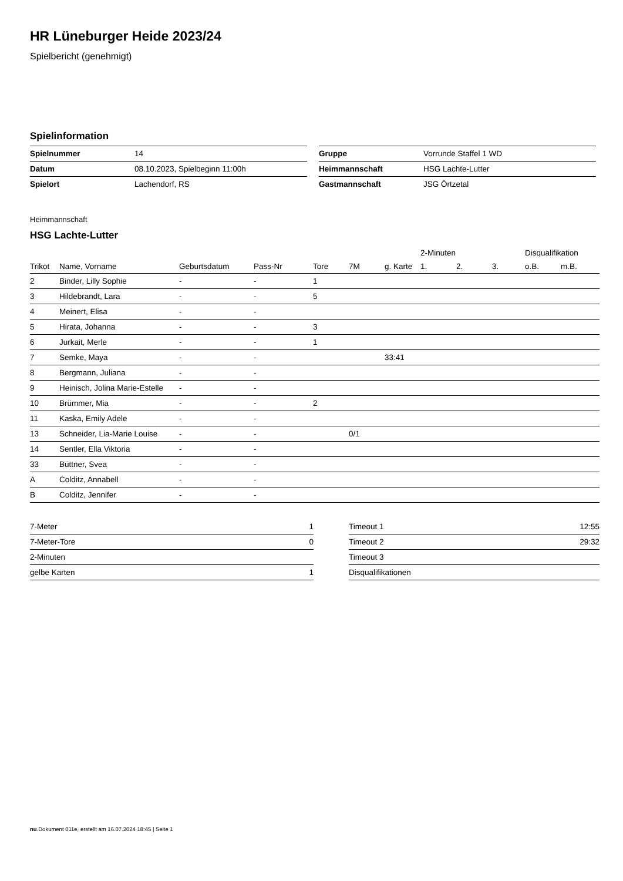HR Lüneburger Heide 2023/24
Spielbericht (genehmigt)
Spielinformation
| Spielnummer | 14 |
| Datum | 08.10.2023, Spielbeginn 11:00h |
| Spielort | Lachendorf, RS |
| Gruppe | Vorrunde Staffel 1 WD |
| Heimmannschaft | HSG Lachte-Lutter |
| Gastmannschaft | JSG Örtzetal |
Heimmannschaft
HSG Lachte-Lutter
| | | | | | | | | 2-Minuten | | | Disqualifikation | |
| --- | --- | --- | --- | --- | --- | --- | --- | --- | --- | --- | --- | --- |
| Trikot | Name, Vorname | Geburtsdatum | Pass-Nr | Tore | 7M | g. Karte | | 1. | 2. | 3. | o.B. | m.B. |
| 2 | Binder, Lilly Sophie | - | - | 1 | | | | | | | | |
| 3 | Hildebrandt, Lara | - | - | 5 | | | | | | | | |
| 4 | Meinert, Elisa | - | - | | | | | | | | | |
| 5 | Hirata, Johanna | - | - | 3 | | | | | | | | |
| 6 | Jurkait, Merle | - | - | 1 | | | | | | | | |
| 7 | Semke, Maya | - | - | | | 33:41 | | | | | | |
| 8 | Bergmann, Juliana | - | - | | | | | | | | | |
| 9 | Heinisch, Jolina Marie-Estelle | - | - | | | | | | | | | |
| 10 | Brümmer, Mia | - | - | 2 | | | | | | | | |
| 11 | Kaska, Emily Adele | - | - | | | | | | | | | |
| 13 | Schneider, Lia-Marie Louise | - | - | | 0/1 | | | | | | | |
| 14 | Sentler, Ella Viktoria | - | - | | | | | | | | | |
| 33 | Büttner, Svea | - | - | | | | | | | | | |
| A | Colditz, Annabell | - | - | | | | | | | | | |
| B | Colditz, Jennifer | - | - | | | | | | | | | |
| 7-Meter | 1 |
| 7-Meter-Tore | 0 |
| 2-Minuten | |
| gelbe Karten | 1 |
| Timeout 1 | 12:55 |
| Timeout 2 | 29:32 |
| Timeout 3 | |
| Disqualifikationen | |
nu.Dokument 011e, erstellt am 16.07.2024 18:45 | Seite 1